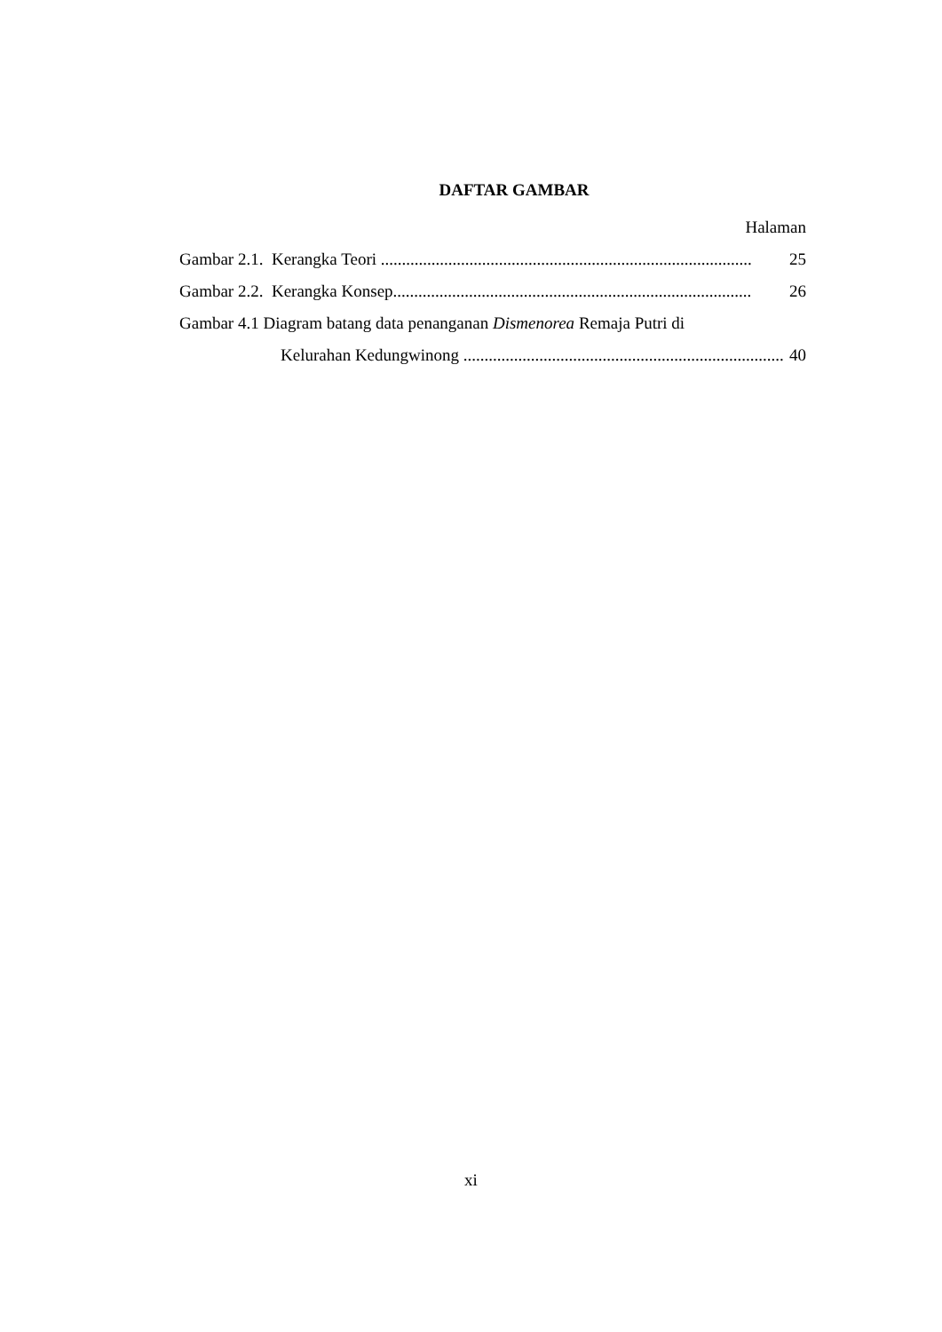DAFTAR GAMBAR
Halaman
Gambar 2.1. Kerangka Teori ........................................................................................ 25
Gambar 2.2. Kerangka Konsep..................................................................................... 26
Gambar 4.1 Diagram batang data penanganan Dismenorea Remaja Putri di
Kelurahan Kedungwinong ............................................................................ 40
xi